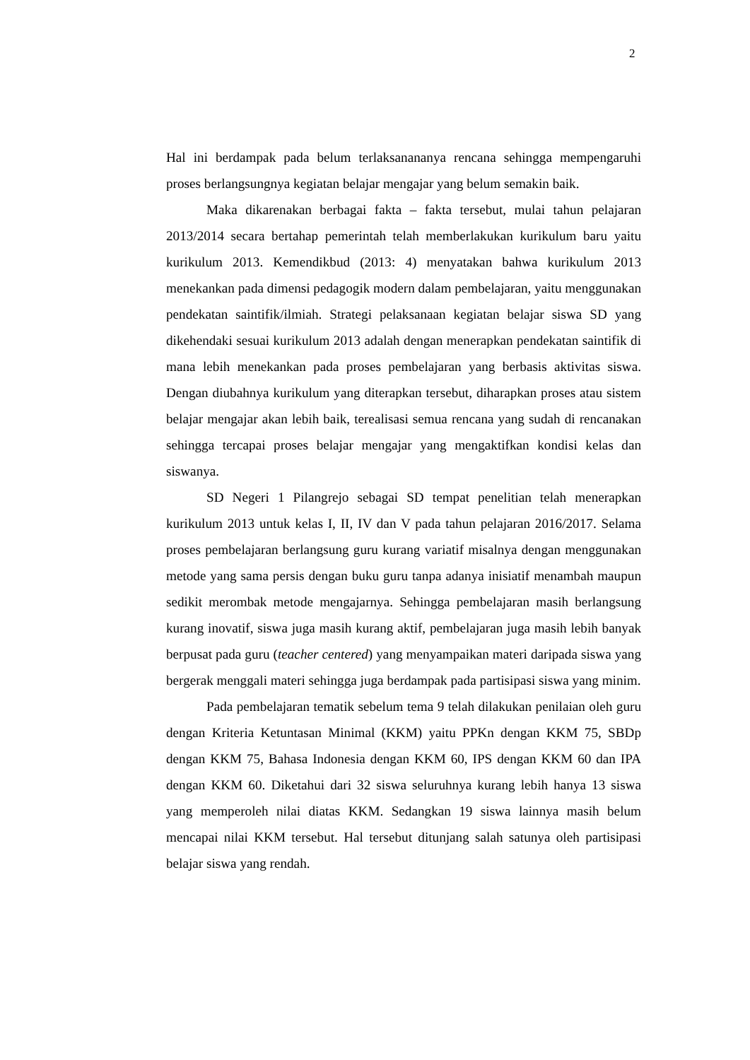2
Hal ini berdampak pada belum terlaksanananya rencana sehingga mempengaruhi proses berlangsungnya kegiatan belajar mengajar yang belum semakin baik.
Maka dikarenakan berbagai fakta – fakta tersebut, mulai tahun pelajaran 2013/2014 secara bertahap pemerintah telah memberlakukan kurikulum baru yaitu kurikulum 2013. Kemendikbud (2013: 4) menyatakan bahwa kurikulum 2013 menekankan pada dimensi pedagogik modern dalam pembelajaran, yaitu menggunakan pendekatan saintifik/ilmiah. Strategi pelaksanaan kegiatan belajar siswa SD yang dikehendaki sesuai kurikulum 2013 adalah dengan menerapkan pendekatan saintifik di mana lebih menekankan pada proses pembelajaran yang berbasis aktivitas siswa. Dengan diubahnya kurikulum yang diterapkan tersebut, diharapkan proses atau sistem belajar mengajar akan lebih baik, terealisasi semua rencana yang sudah di rencanakan sehingga tercapai proses belajar mengajar yang mengaktifkan kondisi kelas dan siswanya.
SD Negeri 1 Pilangrejo sebagai SD tempat penelitian telah menerapkan kurikulum 2013 untuk kelas I, II, IV dan V pada tahun pelajaran 2016/2017. Selama proses pembelajaran berlangsung guru kurang variatif misalnya dengan menggunakan metode yang sama persis dengan buku guru tanpa adanya inisiatif menambah maupun sedikit merombak metode mengajarnya. Sehingga pembelajaran masih berlangsung kurang inovatif, siswa juga masih kurang aktif, pembelajaran juga masih lebih banyak berpusat pada guru (teacher centered) yang menyampaikan materi daripada siswa yang bergerak menggali materi sehingga juga berdampak pada partisipasi siswa yang minim.
Pada pembelajaran tematik sebelum tema 9 telah dilakukan penilaian oleh guru dengan Kriteria Ketuntasan Minimal (KKM) yaitu PPKn dengan KKM 75, SBDp dengan KKM 75, Bahasa Indonesia dengan KKM 60, IPS dengan KKM 60 dan IPA dengan KKM 60. Diketahui dari 32 siswa seluruhnya kurang lebih hanya 13 siswa yang memperoleh nilai diatas KKM. Sedangkan 19 siswa lainnya masih belum mencapai nilai KKM tersebut. Hal tersebut ditunjang salah satunya oleh partisipasi belajar siswa yang rendah.